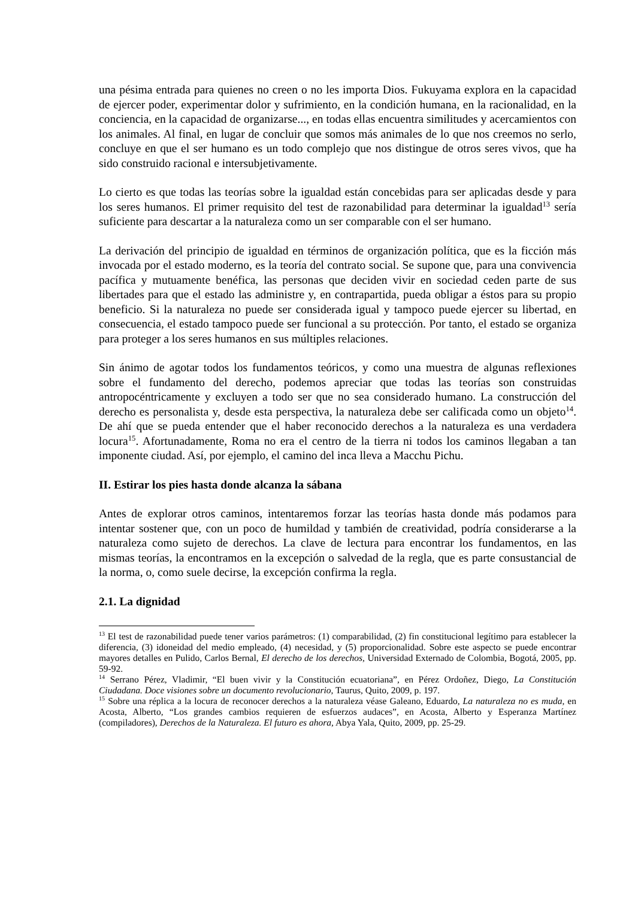una pésima entrada para quienes no creen o no les importa Dios. Fukuyama explora en la capacidad de ejercer poder, experimentar dolor y sufrimiento, en la condición humana, en la racionalidad, en la conciencia, en la capacidad de organizarse..., en todas ellas encuentra similitudes y acercamientos con los animales. Al final, en lugar de concluir que somos más animales de lo que nos creemos no serlo, concluye en que el ser humano es un todo complejo que nos distingue de otros seres vivos, que ha sido construido racional e intersubjetivamente.
Lo cierto es que todas las teorías sobre la igualdad están concebidas para ser aplicadas desde y para los seres humanos. El primer requisito del test de razonabilidad para determinar la igualdad<sup>13</sup> sería suficiente para descartar a la naturaleza como un ser comparable con el ser humano.
La derivación del principio de igualdad en términos de organización política, que es la ficción más invocada por el estado moderno, es la teoría del contrato social. Se supone que, para una convivencia pacífica y mutuamente benéfica, las personas que deciden vivir en sociedad ceden parte de sus libertades para que el estado las administre y, en contrapartida, pueda obligar a éstos para su propio beneficio. Si la naturaleza no puede ser considerada igual y tampoco puede ejercer su libertad, en consecuencia, el estado tampoco puede ser funcional a su protección. Por tanto, el estado se organiza para proteger a los seres humanos en sus múltiples relaciones.
Sin ánimo de agotar todos los fundamentos teóricos, y como una muestra de algunas reflexiones sobre el fundamento del derecho, podemos apreciar que todas las teorías son construidas antropocéntricamente y excluyen a todo ser que no sea considerado humano. La construcción del derecho es personalista y, desde esta perspectiva, la naturaleza debe ser calificada como un objeto<sup>14</sup>. De ahí que se pueda entender que el haber reconocido derechos a la naturaleza es una verdadera locura<sup>15</sup>. Afortunadamente, Roma no era el centro de la tierra ni todos los caminos llegaban a tan imponente ciudad. Así, por ejemplo, el camino del inca lleva a Macchu Pichu.
II. Estirar los pies hasta donde alcanza la sábana
Antes de explorar otros caminos, intentaremos forzar las teorías hasta donde más podamos para intentar sostener que, con un poco de humildad y también de creatividad, podría considerarse a la naturaleza como sujeto de derechos. La clave de lectura para encontrar los fundamentos, en las mismas teorías, la encontramos en la excepción o salvedad de la regla, que es parte consustancial de la norma, o, como suele decirse, la excepción confirma la regla.
2.1. La dignidad
<sup>13</sup> El test de razonabilidad puede tener varios parámetros: (1) comparabilidad, (2) fin constitucional legítimo para establecer la diferencia, (3) idoneidad del medio empleado, (4) necesidad, y (5) proporcionalidad. Sobre este aspecto se puede encontrar mayores detalles en Pulido, Carlos Bernal, El derecho de los derechos, Universidad Externado de Colombia, Bogotá, 2005, pp. 59-92.
<sup>14</sup> Serrano Pérez, Vladimir, “El buen vivir y la Constitución ecuatoriana”, en Pérez Ordoñez, Diego, La Constitución Ciudadana. Doce visiones sobre un documento revolucionario, Taurus, Quito, 2009, p. 197.
<sup>15</sup> Sobre una réplica a la locura de reconocer derechos a la naturaleza véase Galeano, Eduardo, La naturaleza no es muda, en Acosta, Alberto, “Los grandes cambios requieren de esfuerzos audaces”, en Acosta, Alberto y Esperanza Martínez (compiladores), Derechos de la Naturaleza. El futuro es ahora, Abya Yala, Quito, 2009, pp. 25-29.